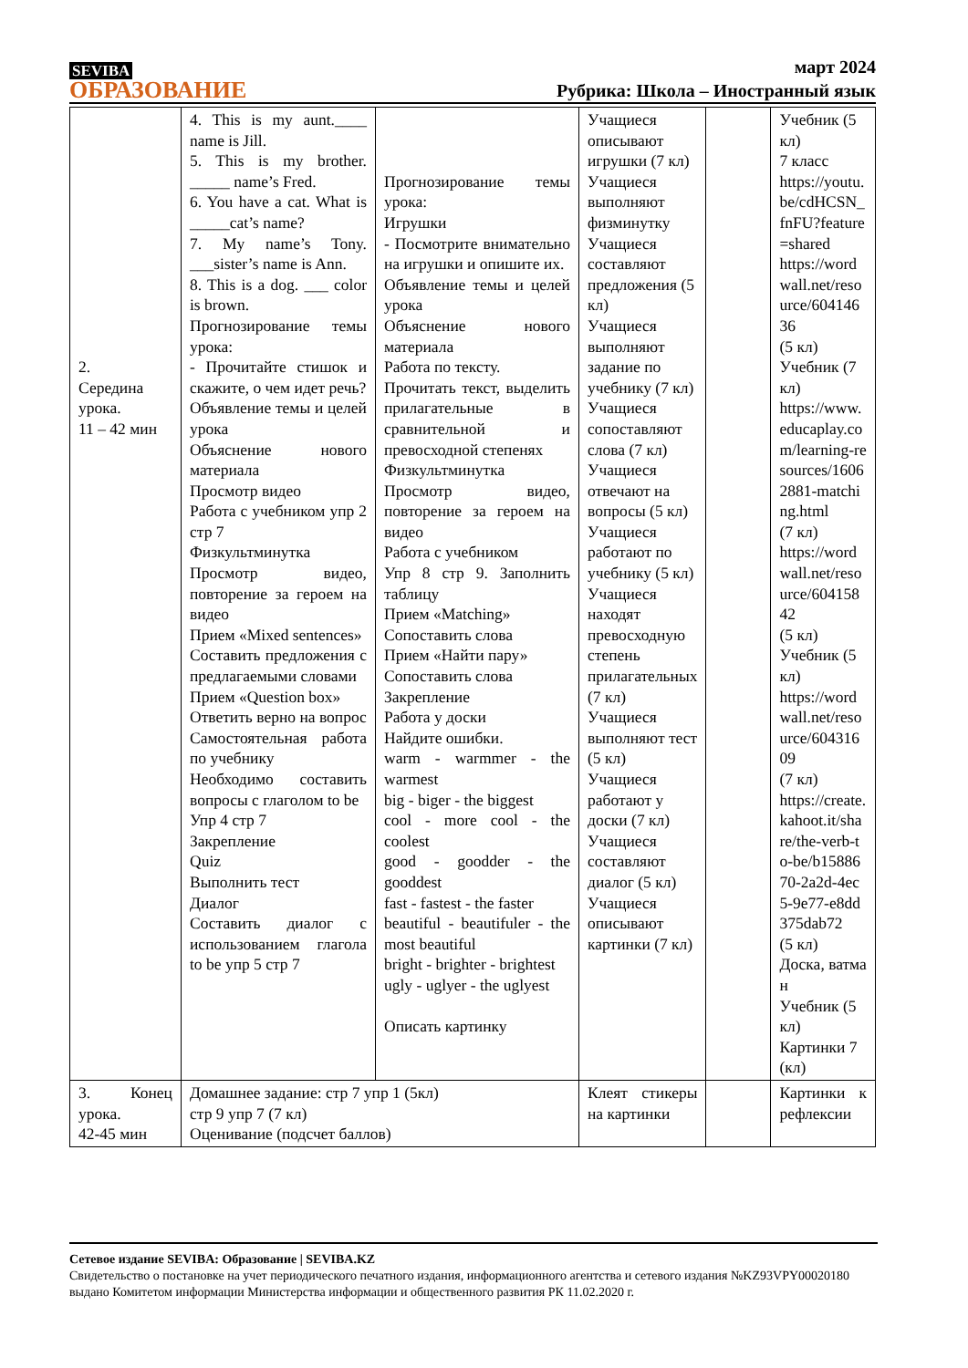SEVIBA
ОБРАЗОВАНИЕ
март 2024
Рубрика: Школа – Иностранный язык
| 2. Середина урока. 11 – 42 мин | 4. This is my aunt.____ name is Jill. 5. This is my brother. _____ name’s Fred. 6. You have a cat. What is _____cat’s name? 7. My name’s Tony. ___sister’s name is Ann. 8. This is a dog. ___ color is brown. Прогнозирование темы урока: - Прочитайте стишок и скажите, о чем идет речь? Объявление темы и целей урока Объяснение нового материала Просмотр видео Работа с учебником упр 2 стр 7 Физкультминутка Просмотр видео, повторение за героем на видео Прием «Mixed sentences» Составить предложения с предлагаемыми словами Прием «Question box» Ответить верно на вопрос Самостоятельная работа по учебнику Необходимо составить вопросы с глаголом to be Упр 4 стр 7 Закрепление Quiz Выполнить тест Диалог Составить диалог с использованием глагола to be упр 5 стр 7 | Прогнозирование темы урока: Игрушки - Посмотрите внимательно на игрушки и опишите их. Объявление темы и целей урока Объяснение нового материала Работа по тексту. Прочитать текст, выделить прилагательные в сравнительной и превосходной степенях Физкультминутка Просмотр видео, повторение за героем на видео Работа с учебником Упр 8 стр 9. Заполнить таблицу Прием «Matching» Сопоставить слова Прием «Найти пару» Сопоставить слова Закрепление Работа у доски Найдите ошибки. warm - warmmer - the warmest big - biger - the biggest cool - more cool - the coolest good - goodder - the gooddest fast - fastest - the faster beautiful - beautifuler - the most beautiful bright - brighter - brightest ugly - uglyer - the uglyest Описать картинку | Учащиеся описывают игрушки (7 кл) Учащиеся выполняют физминутку Учащиеся составляют предложения (5 кл) Учащиеся выполняют задание по учебнику (7 кл) Учащиеся сопоставляют слова (7 кл) Учащиеся отвечают на вопросы (5 кл) Учащиеся работают по учебнику (5 кл) Учащиеся находят превосходную степень прилагательных (7 кл) Учащиеся выполняют тест (5 кл) Учащиеся работают у доски (7 кл) Учащиеся составляют диалог (5 кл) Учащиеся описывают картинки (7 кл) | | Учебник (5 кл) 7 класс https://youtu.be/cdHCSN_fnFU?feature=shared https://wordwall.net/resource/60414636 (5 кл) Учебник (7 кл) https://www.educaplay.com/learning-resources/16062881-matching.html (7 кл) https://wordwall.net/resource/60415842 (5 кл) Учебник (5 кл) https://wordwall.net/resource/60431609 (7 кл) https://create.kahoot.it/share/the-verb-to-be/b1588670-2a2d-4ec5-9e77-e8dd375dab72 (5 кл) Доска, ватман Учебник (5 кл) Картинки 7 (кл) |
| 3. Конец урока. 42-45 мин | Домашнее задание: стр 7 упр 1 (5кл) стр 9 упр 7 (7 кл) Оценивание (подсчет баллов) | | Клеят стикеры на картинки | | Картинки к рефлексии |
Сетевое издание SEVIBA: Образование | SEVIBA.KZ
Свидетельство о постановке на учет периодического печатного издания, информационного агентства и сетевого издания №KZ93VPY00020180 выдано Комитетом информации Министерства информации и общественного развития РК 11.02.2020 г.